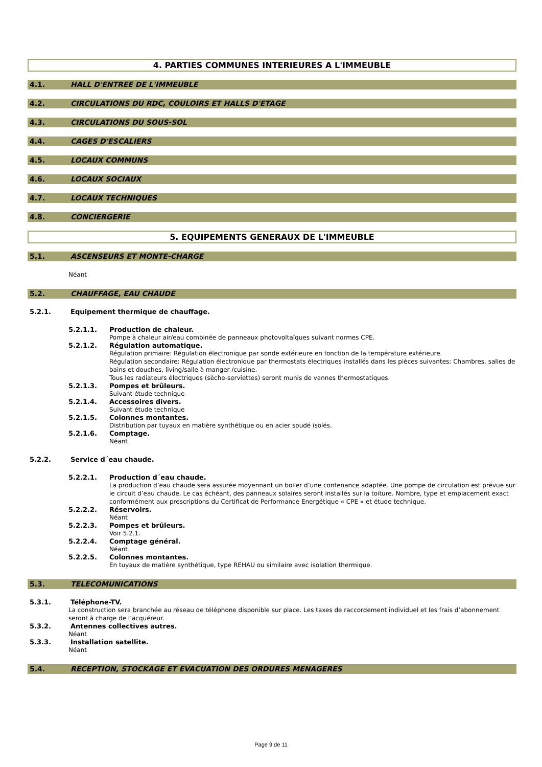4. PARTIES COMMUNES INTERIEURES A L'IMMEUBLE
4.1. HALL D'ENTREE DE L'IMMEUBLE
4.2. CIRCULATIONS DU RDC, COULOIRS ET HALLS D'ETAGE
4.3. CIRCULATIONS DU SOUS-SOL
4.4. CAGES D'ESCALIERS
4.5. LOCAUX COMMUNS
4.6. LOCAUX SOCIAUX
4.7. LOCAUX TECHNIQUES
4.8. CONCIERGERIE
5. EQUIPEMENTS GENERAUX DE L'IMMEUBLE
5.1. ASCENSEURS ET MONTE-CHARGE
Néant
5.2. CHAUFFAGE, EAU CHAUDE
5.2.1. Equipement thermique de chauffage.
5.2.1.1. Production de chaleur.
Pompe à chaleur air/eau combinée de panneaux photovoltaïques suivant normes CPE.
5.2.1.2. Régulation automatique.
Régulation primaire: Régulation électronique par sonde extérieure en fonction de la température extérieure.
Régulation secondaire: Régulation électronique par thermostats électriques installés dans les pièces suivantes: Chambres, salles de bains et douches, living/salle à manger /cuisine.
Tous les radiateurs électriques (sèche-serviettes) seront munis de vannes thermostatiques.
5.2.1.3. Pompes et brûleurs.
Suivant étude technique
5.2.1.4. Accessoires divers.
Suivant étude technique
5.2.1.5. Colonnes montantes.
Distribution par tuyaux en matière synthétique ou en acier soudé isolés.
5.2.1.6. Comptage.
Néant
5.2.2. Service d´eau chaude.
5.2.2.1. Production d´eau chaude.
La production d’eau chaude sera assurée moyennant un boiler d’une contenance adaptée. Une pompe de circulation est prévue sur le circuit d’eau chaude. Le cas échéant, des panneaux solaires seront installés sur la toiture. Nombre, type et emplacement exact conformément aux prescriptions du Certificat de Performance Energétique « CPE » et étude technique.
5.2.2.2. Réservoirs.
Néant
5.2.2.3. Pompes et brûleurs.
Voir 5.2.1.
5.2.2.4. Comptage général.
Néant
5.2.2.5. Colonnes montantes.
En tuyaux de matière synthétique, type REHAU ou similaire avec isolation thermique.
5.3. TELECOMUNICATIONS
5.3.1. Téléphone-TV.
La construction sera branchée au réseau de téléphone disponible sur place. Les taxes de raccordement individuel et les frais d’abonnement seront à charge de l’acquéreur.
5.3.2. Antennes collectives autres.
Néant
5.3.3. Installation satellite.
Néant
5.4. RECEPTION, STOCKAGE ET EVACUATION DES ORDURES MENAGERES
Page 9 de 11